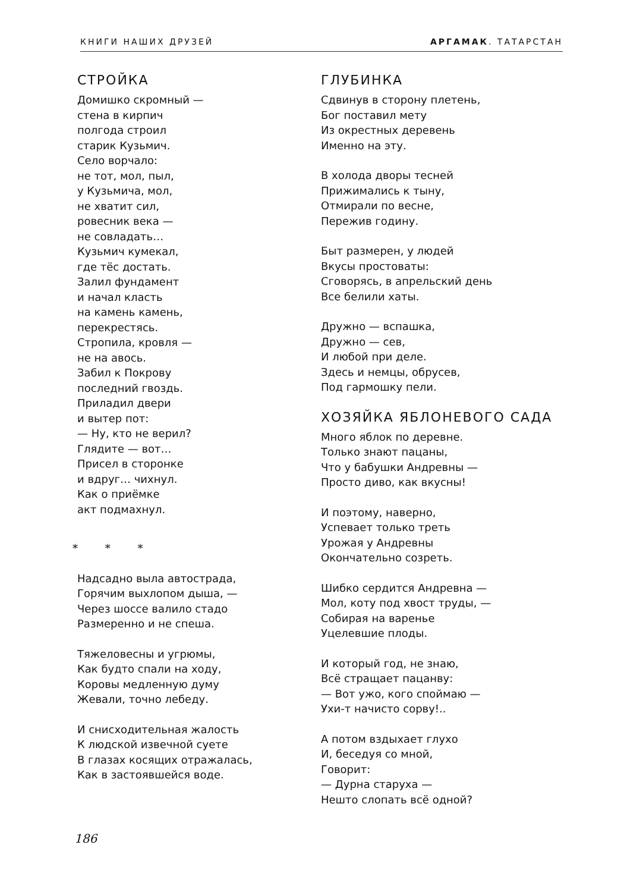КНИГИ НАШИХ ДРУЗЕЙ АРГАМАК. ТАТАРСТАН
СТРОЙКА
Домишко скромный —
стена в кирпич
полгода строил
старик Кузьмич.
Село ворчало:
не тот, мол, пыл,
у Кузьмича, мол,
не хватит сил,
ровесник века —
не совладать…
Кузьмич кумекал,
где тёс достать.
Залил фундамент
и начал класть
на камень камень,
перекрестясь.
Стропила, кровля —
не на авось.
Забил к Покрову
последний гвоздь.
Приладил двери
и вытер пот:
— Ну, кто не верил?
Глядите — вот…
Присел в сторонке
и вдруг… чихнул.
Как о приёмке
акт подмахнул.
* * *
Надсадно выла автострада,
Горячим выхлопом дыша, —
Через шоссе валило стадо
Размеренно и не спеша.
Тяжеловесны и угрюмы,
Как будто спали на ходу,
Коровы медленную думу
Жевали, точно лебеду.
И снисходительная жалость
К людской извечной суете
В глазах косящих отражалась,
Как в застоявшейся воде.
ГЛУБИНКА
Сдвинув в сторону плетень,
Бог поставил мету
Из окрестных деревень
Именно на эту.
В холода дворы тесней
Прижимались к тыну,
Отмирали по весне,
Пережив годину.
Быт размерен, у людей
Вкусы простоваты:
Сговорясь, в апрельский день
Все белили хаты.
Дружно — вспашка,
Дружно — сев,
И любой при деле.
Здесь и немцы, обрусев,
Под гармошку пели.
ХОЗЯЙКА ЯБЛОНЕВОГО САДА
Много яблок по деревне.
Только знают пацаны,
Что у бабушки Андревны —
Просто диво, как вкусны!
И поэтому, наверно,
Успевает только треть
Урожая у Андревны
Окончательно созреть.
Шибко сердится Андревна —
Мол, коту под хвост труды, —
Собирая на варенье
Уцелевшие плоды.
И который год, не знаю,
Всё стращает пацанву:
— Вот ужо, кого споймаю —
Ухи-т начисто сорву!..
А потом вздыхает глухо
И, беседуя со мной,
Говорит:
— Дурна старуха —
Нешто слопать всё одной?
186